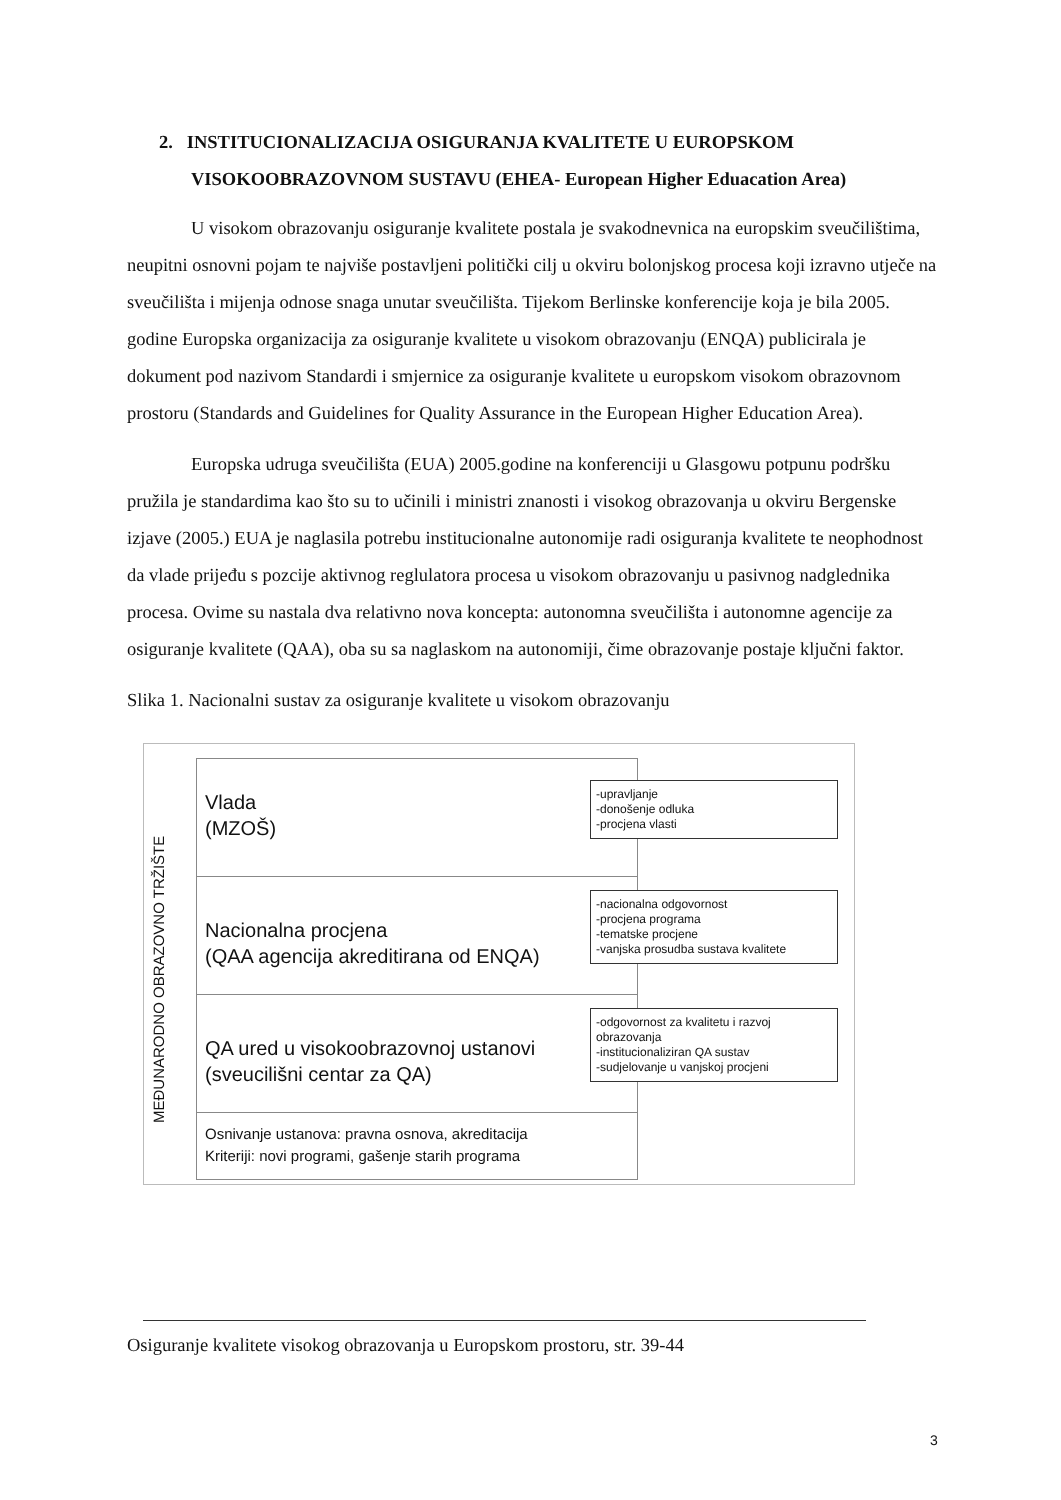2. INSTITUCIONALIZACIJA OSIGURANJA KVALITETE U EUROPSKOM VISOKOOBRAZOVNOM SUSTAVU (EHEA- European Higher Eduacation Area)
U visokom obrazovanju osiguranje kvalitete postala je svakodnevnica na europskim sveučilištima, neupitni osnovni pojam te najviše postavljeni politički cilj u okviru bolonjskog procesa koji izravno utječe na sveučilišta i mijenja odnose snaga unutar sveučilišta. Tijekom Berlinske konferencije koja je bila 2005. godine Europska organizacija za osiguranje kvalitete u visokom obrazovanju (ENQA) publicirala je dokument pod nazivom Standardi i smjernice za osiguranje kvalitete u europskom visokom obrazovnom prostoru (Standards and Guidelines for Quality Assurance in the European Higher Education Area).
Europska udruga sveučilišta (EUA) 2005.godine na konferenciji u Glasgowu potpunu podršku pružila je standardima kao što su to učinili i ministri znanosti i visokog obrazovanja u okviru Bergenske izjave (2005.) EUA je naglasila potrebu institucionalne autonomije radi osiguranja kvalitete te neophodnost da vlade prijeđu s pozcije aktivnog reglulatora procesa u visokom obrazovanju u pasivnog nadglednika procesa. Ovime su nastala dva relativno nova koncepta: autonomna sveučilišta i autonomne agencije za osiguranje kvalitete (QAA), oba su sa naglaskom na autonomiji, čime obrazovanje postaje ključni faktor.
Slika 1. Nacionalni sustav za osiguranje kvalitete u visokom obrazovanju
MEĐUNARODNO OBRAZOVNO TRŽIŠTE
Vlada
(MZOŠ)
Nacionalna procjena
(QAA agencija akreditirana od ENQA)
QA ured u visokoobrazovnoj ustanovi
(sveucilišni centar za QA)
Osnivanje ustanova: pravna osnova, akreditacija
Kriteriji: novi programi, gašenje starih programa
-upravljanje
-donošenje odluka
-procjena vlasti
-nacionalna odgovornost
-procjena programa
-tematske procjene
-vanjska prosudba sustava kvalitete
-odgovornost za kvalitetu i razvoj obrazovanja
-institucionaliziran QA sustav
-sudjelovanje u vanjskoj procjeni
Osiguranje kvalitete visokog obrazovanja u Europskom prostoru, str. 39-44
3